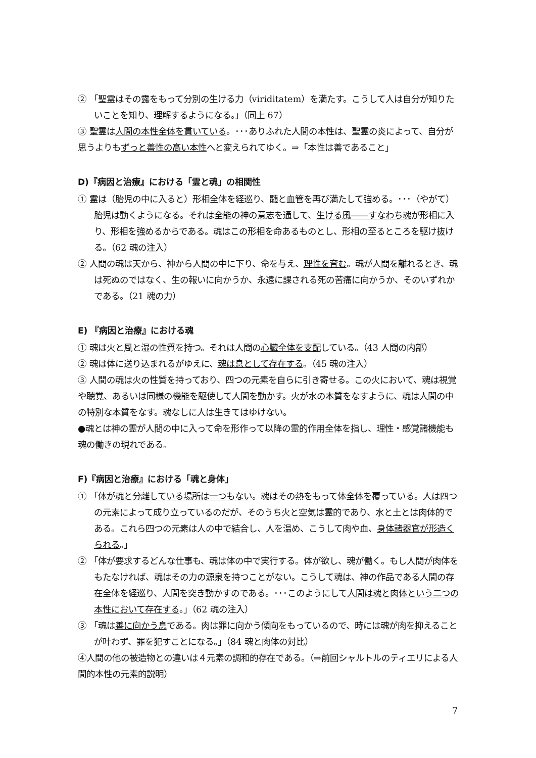② 「聖霊はその露をもって分別の生ける力（viriditatem）を満たす。こうして人は自分が知りたいことを知り、理解するようになる。」（同上 67）
③ 聖霊は人間の本性全体を貫いている。･･･ありふれた人間の本性は、聖霊の炎によって、自分が思うよりもずっと善性の高い本性へと変えられてゆく。⇒「本性は善であること」
D)『病因と治療』における「霊と魂」の相関性
① 霊は（胎児の中に入ると）形相全体を経巡り、髄と血管を再び満たして強める。･･･（やがて）胎児は動くようになる。それは全能の神の意志を通して、生ける風――すなわち魂が形相に入り、形相を強めるからである。魂はこの形相を命あるものとし、形相の至るところを駆け抜ける。（62 魂の注入）
② 人間の魂は天から、神から人間の中に下り、命を与え、理性を育む。魂が人間を離れるとき、魂は死ぬのではなく、生の報いに向かうか、永遠に課される死の苦痛に向かうか、そのいずれかである。（21 魂の力）
E) 『病因と治療』における魂
① 魂は火と風と湿の性質を持つ。それは人間の心臓全体を支配している。（43 人間の内部）
② 魂は体に送り込まれるがゆえに、魂は息として存在する。（45 魂の注入）
③ 人間の魂は火の性質を持っており、四つの元素を自らに引き寄せる。この火において、魂は視覚や聴覚、あるいは同様の機能を駆使して人間を動かす。火が水の本質をなすように、魂は人間の中の特別な本質をなす。魂なしに人は生きてはゆけない。
●魂とは神の霊が人間の中に入って命を形作って以降の霊的作用全体を指し、理性・感覚諸機能も魂の働きの現れである。
F)『病因と治療』における「魂と身体」
① 「体が魂と分離している場所は一つもない。魂はその熱をもって体全体を覆っている。人は四つの元素によって成り立っているのだが、そのうち火と空気は霊的であり、水と土とは肉体的である。これら四つの元素は人の中で結合し、人を温め、こうして肉や血、身体諸器官が形造くられる。」
② 「体が要求するどんな仕事も、魂は体の中で実行する。体が欲し、魂が働く。もし人間が肉体をもたなければ、魂はその力の源泉を持つことがない。こうして魂は、神の作品である人間の存在全体を経巡り、人間を突き動かすのである。･･･このようにして人間は魂と肉体という二つの本性において存在する。」（62 魂の注入）
③ 「魂は善に向かう息である。肉は罪に向かう傾向をもっているので、時には魂が肉を抑えることが叶わず、罪を犯すことになる。」（84 魂と肉体の対比）
④人間の他の被造物との違いは４元素の調和的存在である。（⇒前回シャルトルのティエリによる人間的本性の元素的説明）
7